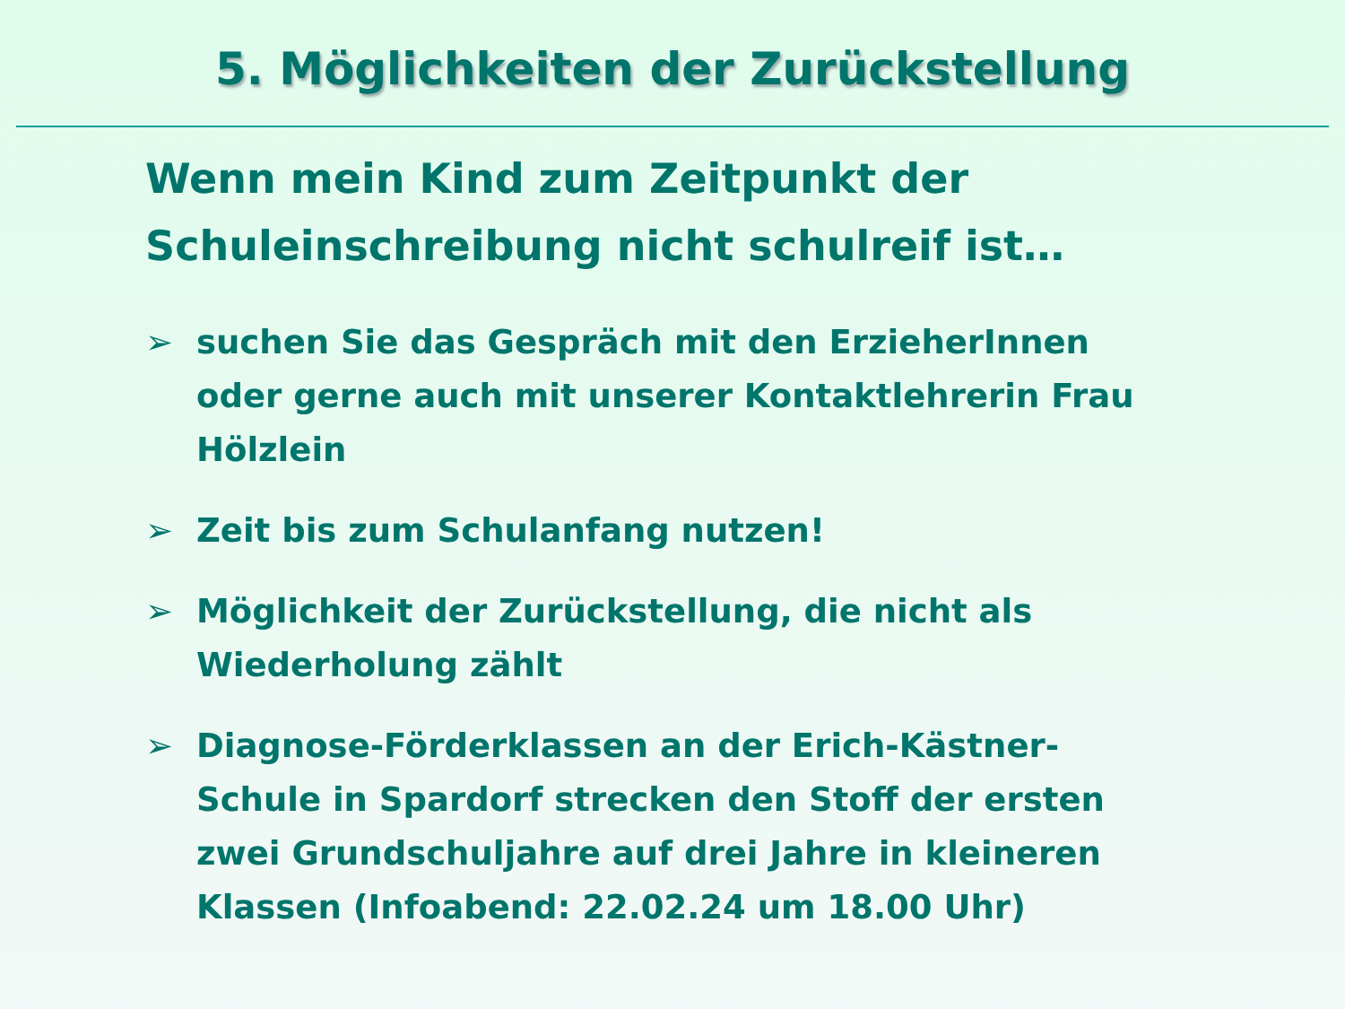5. Möglichkeiten der Zurückstellung
Wenn mein Kind zum Zeitpunkt der Schuleinschreibung nicht schulreif ist…
➢ suchen Sie das Gespräch mit den ErzieherInnen oder gerne auch mit unserer Kontaktlehrerin Frau Hölzlein
➢ Zeit bis zum Schulanfang nutzen!
➢ Möglichkeit der Zurückstellung, die nicht als Wiederholung zählt
➢ Diagnose-Förderklassen an der Erich-Kästner-Schule in Spardorf strecken den Stoff der ersten zwei Grundschuljahre auf drei Jahre in kleineren Klassen (Infoabend: 22.02.24 um 18.00 Uhr)